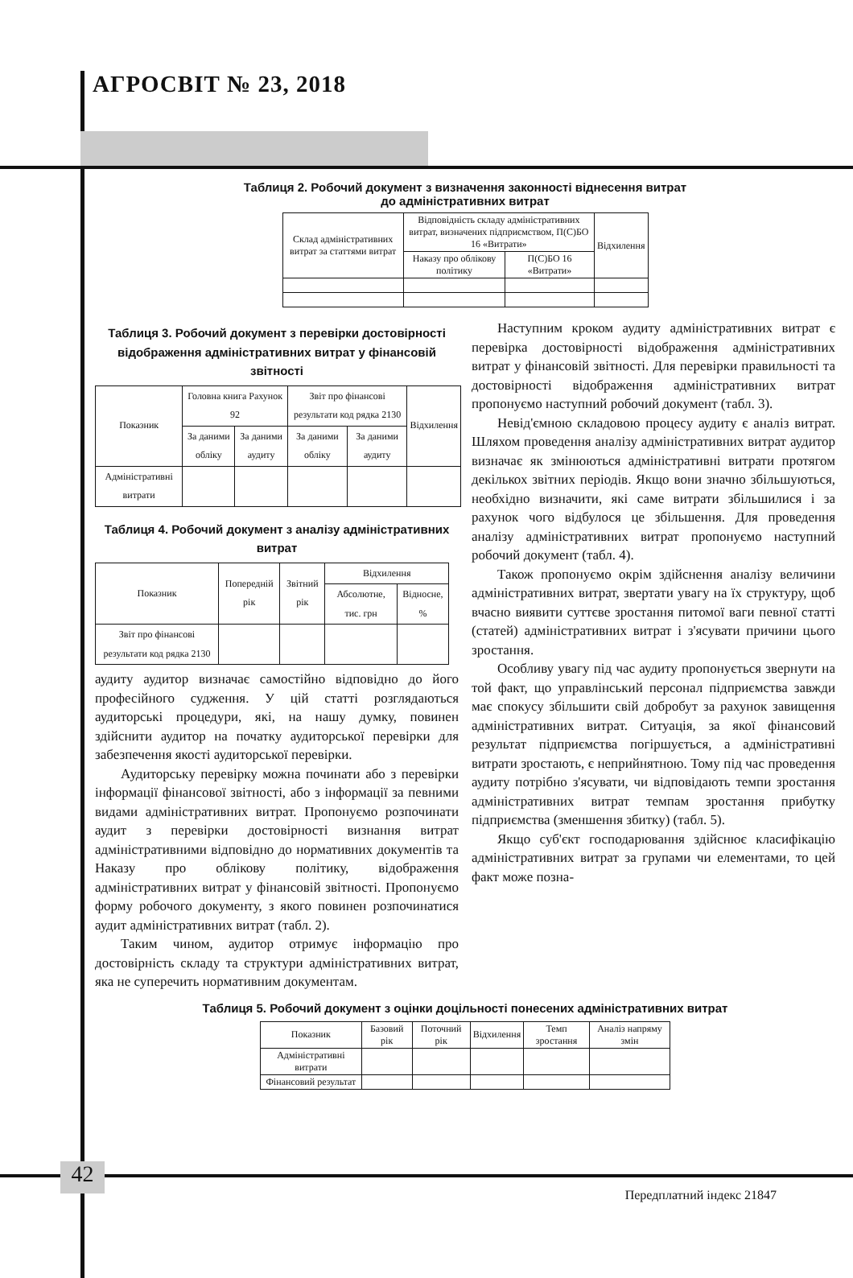АГРОСВІТ № 23, 2018
Таблиця 2. Робочий документ з визначення законності віднесення витрат
до адміністративних витрат
| Склад адміністративних витрат за статтями витрат | Відповідність складу адміністративних витрат, визначених підприємством, П(С)БО 16 «Витрати» | | Відхилення |
| --- | --- | --- | --- |
| | Наказу про облікову політику | П(С)БО 16 «Витрати» | |
Таблиця 3. Робочий документ з перевірки достовірності відображення адміністративних витрат у фінансовій звітності
| Показник | Головна книга Рахунок 92 | | Звіт про фінансові результати код рядка 2130 | | Відхилення |
| --- | --- | --- | --- | --- | --- |
| | За даними обліку | За даними аудиту | За даними обліку | За даними аудиту | |
| Адміністративні витрати | | | | | |
Таблиця 4. Робочий документ з аналізу адміністративних витрат
| Показник | Попередній рік | Звітний рік | Відхилення | |
| --- | --- | --- | --- | --- |
| | | | Абсолютне, тис. грн | Відносне, % |
| Звіт про фінансові результати код рядка 2130 | | | | |
аудиту аудитор визначає самостійно відповідно до його професійного судження. У цій статті розглядаються аудиторські процедури, які, на нашу думку, повинен здійснити аудитор на початку аудиторської перевірки для забезпечення якості аудиторської перевірки.
Аудиторську перевірку можна починати або з перевірки інформації фінансової звітності, або з інформації за певними видами адміністративних витрат. Пропонуємо розпочинати аудит з перевірки достовірності визнання витрат адміністративними відповідно до нормативних документів та Наказу про облікову політику, відображення адміністративних витрат у фінансовій звітності. Пропонуємо форму робочого документу, з якого повинен розпочинатися аудит адміністративних витрат (табл. 2).
Таким чином, аудитор отримує інформацію про достовірність складу та структури адміністративних витрат, яка не суперечить нормативним документам.
Наступним кроком аудиту адміністративних витрат є перевірка достовірності відображення адміністративних витрат у фінансовій звітності. Для перевірки правильності та достовірності відображення адміністративних витрат пропонуємо наступний робочий документ (табл. 3).
Невід'ємною складовою процесу аудиту є аналіз витрат. Шляхом проведення аналізу адміністративних витрат аудитор визначає як змінюються адміністративні витрати протягом декількох звітних періодів. Якщо вони значно збільшуються, необхідно визначити, які саме витрати збільшилися і за рахунок чого відбулося це збільшення. Для проведення аналізу адміністративних витрат пропонуємо наступний робочий документ (табл. 4).
Також пропонуємо окрім здійснення аналізу величини адміністративних витрат, звертати увагу на їх структуру, щоб вчасно виявити суттєве зростання питомої ваги певної статті (статей) адміністративних витрат і з'ясувати причини цього зростання.
Особливу увагу під час аудиту пропонується звернути на той факт, що управлінський персонал підприємства завжди має спокусу збільшити свій добробут за рахунок завищення адміністративних витрат. Ситуація, за якої фінансовий результат підприємства погіршується, а адміністративні витрати зростають, є неприйнятною. Тому під час проведення аудиту потрібно з'ясувати, чи відповідають темпи зростання адміністративних витрат темпам зростання прибутку підприємства (зменшення збитку) (табл. 5).
Якщо суб'єкт господарювання здійснює класифікацію адміністративних витрат за групами чи елементами, то цей факт може позна-
Таблиця 5. Робочий документ з оцінки доцільності понесених адміністративних витрат
| Показник | Базовий рік | Поточний рік | Відхилення | Темп зростання | Аналіз напряму змін |
| --- | --- | --- | --- | --- | --- |
| Адміністративні витрати | | | | | |
| Фінансовий результат | | | | | |
42
Передплатний індекс 21847